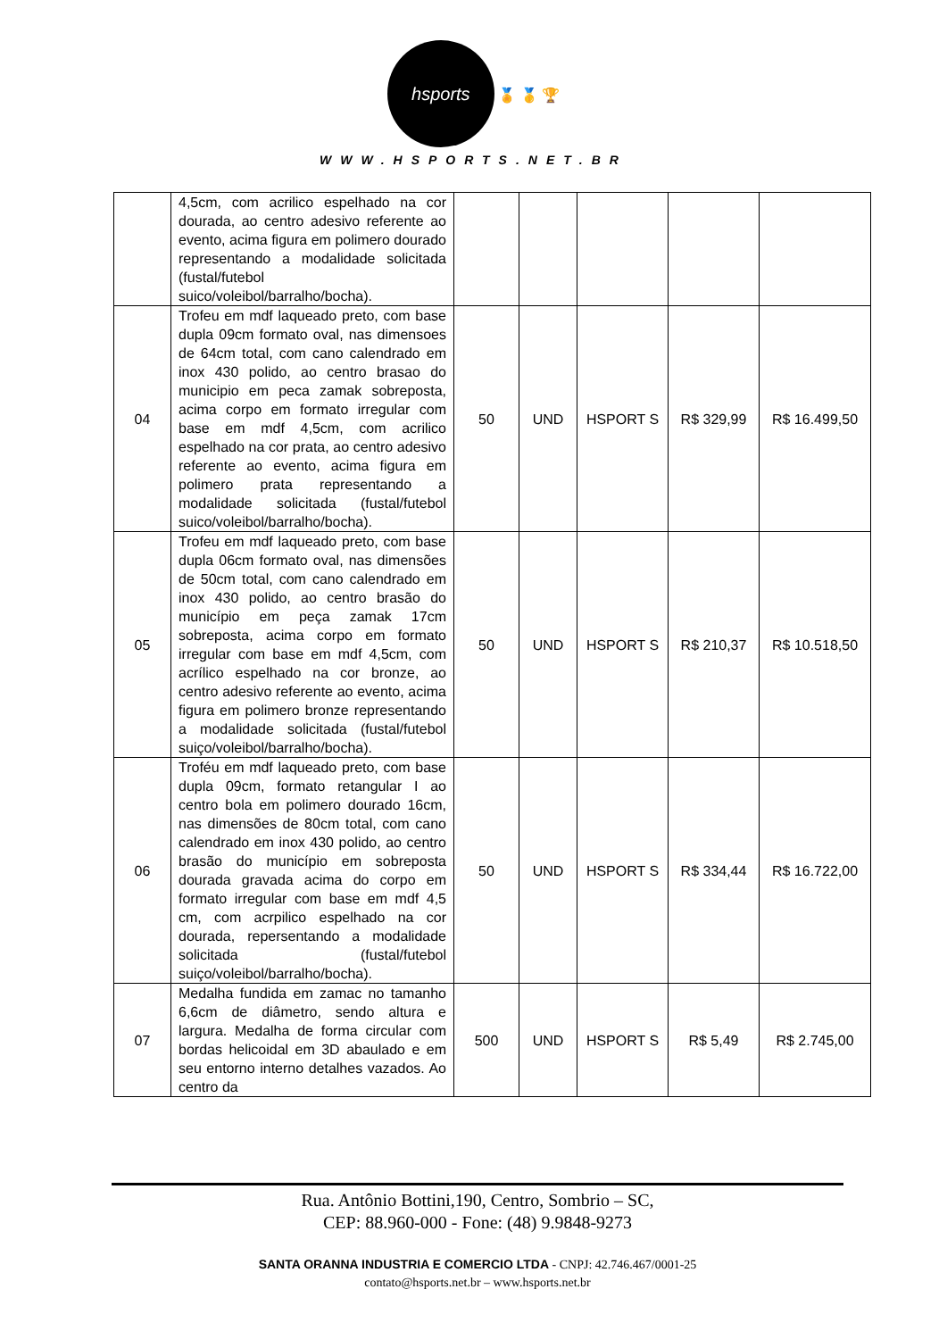hsports
🏅 🥇 🏆
WWW.HSPORTS.NET.BR
| | 4,5cm, com acrilico espelhado na cor dourada, ao centro adesivo referente ao evento, acima figura em polimero dourado representando a modalidade solicitada (fustal/futebol suico/voleibol/barralho/bocha). | | | | | |
| 04 | Trofeu em mdf laqueado preto, com base dupla 09cm formato oval, nas dimensoes de 64cm total, com cano calendrado em inox 430 polido, ao centro brasao do municipio em peca zamak sobreposta, acima corpo em formato irregular com base em mdf 4,5cm, com acrilico espelhado na cor prata, ao centro adesivo referente ao evento, acima figura em polimero prata representando a modalidade solicitada (fustal/futebol suico/voleibol/barralho/bocha). | 50 | UND | HSPORT S | R$ 329,99 | R$ 16.499,50 |
| 05 | Trofeu em mdf laqueado preto, com base dupla 06cm formato oval, nas dimensões de 50cm total, com cano calendrado em inox 430 polido, ao centro brasão do município em peça zamak 17cm sobreposta, acima corpo em formato irregular com base em mdf 4,5cm, com acrílico espelhado na cor bronze, ao centro adesivo referente ao evento, acima figura em polimero bronze representando a modalidade solicitada (fustal/futebol suiço/voleibol/barralho/bocha). | 50 | UND | HSPORT S | R$ 210,37 | R$ 10.518,50 |
| 06 | Troféu em mdf laqueado preto, com base dupla 09cm, formato retangular I ao centro bola em polimero dourado 16cm, nas dimensões de 80cm total, com cano calendrado em inox 430 polido, ao centro brasão do município em sobreposta dourada gravada acima do corpo em formato irregular com base em mdf 4,5 cm, com acrpilico espelhado na cor dourada, repersentando a modalidade solicitada (fustal/futebol suiço/voleibol/barralho/bocha). | 50 | UND | HSPORT S | R$ 334,44 | R$ 16.722,00 |
| 07 | Medalha fundida em zamac no tamanho 6,6cm de diâmetro, sendo altura e largura. Medalha de forma circular com bordas helicoidal em 3D abaulado e em seu entorno interno detalhes vazados. Ao centro da | 500 | UND | HSPORT S | R$ 5,49 | R$ 2.745,00 |
Rua. Antônio Bottini,190, Centro, Sombrio – SC,
CEP: 88.960-000 - Fone: (48) 9.9848-9273
SANTA ORANNA INDUSTRIA E COMERCIO LTDA - CNPJ: 42.746.467/0001-25
contato@hsports.net.br – www.hsports.net.br